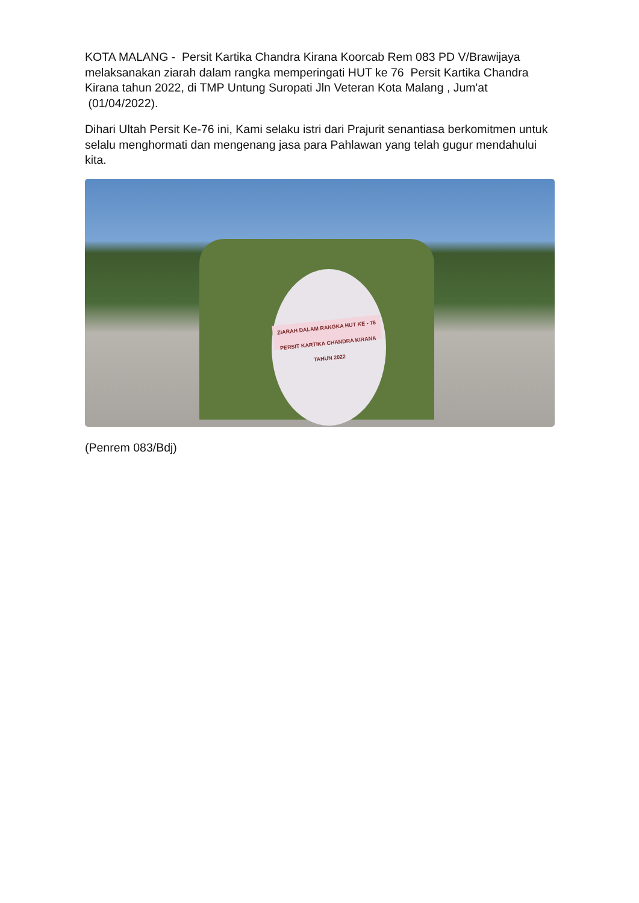KOTA MALANG - Persit Kartika Chandra Kirana Koorcab Rem 083 PD V/Brawijaya melaksanakan ziarah dalam rangka memperingati HUT ke 76 Persit Kartika Chandra Kirana tahun 2022, di TMP Untung Suropati Jln Veteran Kota Malang , Jum'at (01/04/2022).
Dihari Ultah Persit Ke-76 ini, Kami selaku istri dari Prajurit senantiasa berkomitmen untuk selalu menghormati dan mengenang jasa para Pahlawan yang telah gugur mendahului kita.
ZIARAH DALAM RANGKA HUT KE - 76
PERSIT KARTIKA CHANDRA KIRANA
TAHUN 2022
(Penrem 083/Bdj)